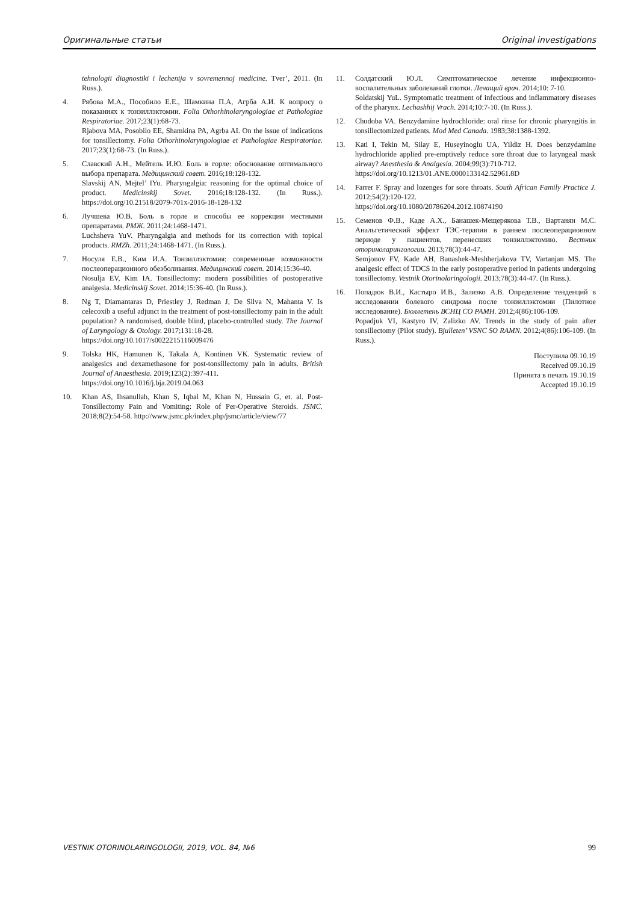Оригинальные статьи Original investigations
tehnologii diagnostiki i lechenija v sovremennoj medicine. Tver’, 2011. (In Russ.).
4. Рябова М.А., Пособило Е.Е., Шамкина П.А, Агрба А.И. К вопросу о показаниях к тонзиллэктомии. Folia Othorhinolaryngologiae et Pathologiae Respiratoriae. 2017;23(1):68-73.
Rjabova MA, Posobilo EE, Shamkina PA, Agrba AI. On the issue of indications for tonsillectomy. Folia Othorhinolaryngologiae et Pathologiae Respiratoriae. 2017;23(1):68-73. (In Russ.).
5. Славский А.Н., Мейтель И.Ю. Боль в горле: обоснование оптимального выбора препарата. Медицинский совет. 2016;18:128-132.
Slavskij AN, Mejtel’ IYu. Pharyngalgia: reasoning for the optimal choice of product. Medicinskij Sovet. 2016;18:128-132. (In Russ.). https://doi.org/10.21518/2079-701x-2016-18-128-132
6. Лучшева Ю.В. Боль в горле и способы ее коррекции местными препаратами. РМЖ. 2011;24:1468-1471.
Luchsheva YuV. Pharyngalgia and methods for its correction with topical products. RMZh. 2011;24:1468-1471. (In Russ.).
7. Носуля Е.В., Ким И.А. Тонзиллэктомия: современные возможности послеоперационного обезболивания. Медицинский совет. 2014;15:36-40.
Nosulja EV, Kim IA. Tonsillectomy: modern possibilities of postoperative analgesia. Medicinskij Sovet. 2014;15:36-40. (In Russ.).
8. Ng T, Diamantaras D, Priestley J, Redman J, De Silva N, Mahanta V. Is celecoxib a useful adjunct in the treatment of post-tonsillectomy pain in the adult population? A randomised, double blind, placebo-controlled study. The Journal of Laryngology & Otology. 2017;131:18-28.
https://doi.org/10.1017/s0022215116009476
9. Tolska HK, Hamunen K, Takala A, Kontinen VK. Systematic review of analgesics and dexamethasone for post-tonsillectomy pain in adults. British Journal of Anaesthesia. 2019;123(2):397-411.
https://doi.org/10.1016/j.bja.2019.04.063
10. Khan AS, Ihsanullah, Khan S, Iqbal M, Khan N, Hussain G, et. al. Post-Tonsillectomy Pain and Vomiting: Role of Per-Operative Steroids. JSMC. 2018;8(2):54-58. http://www.jsmc.pk/index.php/jsmc/article/view/77
11. Солдатский Ю.Л. Симптоматическое лечение инфекционно-воспалительных заболеваний глотки. Лечащий врач. 2014;10: 7-10.
Soldatskij YuL. Symptomatic treatment of infectious and inflammatory diseases of the pharynx. Lechashhij Vrach. 2014;10:7-10. (In Russ.).
12. Chudoba VA. Benzydamine hydrochloride: oral rinse for chronic pharyngitis in tonsillectomized patients. Mod Med Canada. 1983;38:1388-1392.
13. Kati I, Tekin M, Silay E, Huseyinoglu UA, Yildiz H. Does benzydamine hydrochloride applied pre-emptively reduce sore throat due to laryngeal mask airway? Anesthesia & Analgesia. 2004;99(3):710-712.
https://doi.org/10.1213/01.ANE.0000133142.52961.8D
14. Farrer F. Spray and lozenges for sore throats. South African Family Practice J. 2012;54(2):120-122.
https://doi.org/10.1080/20786204.2012.10874190
15. Семенов Ф.В., Каде А.Х., Банашек-Мещерякова Т.В., Вартанян М.С. Анальгетический эффект ТЭС-терапии в раннем послеоперационном периоде у пациентов, перенесших тонзиллэктомию. Вестник оториноларингологии. 2013;78(3):44-47.
Semjonov FV, Kade AH, Banashek-Meshherjakova TV, Vartanjan MS. The analgesic effect of TDCS in the early postoperative period in patients undergoing tonsillectomy. Vestnik Otorinolaringologii. 2013;78(3):44-47. (In Russ.).
16. Попадюк В.И., Кастыро И.В., Зализко А.В. Определение тенденций в исследовании болевого синдрома после тонзиллэктомии (Пилотное исследование). Бюллетень ВСНЦ СО РАМН. 2012;4(86):106-109.
Popadjuk VI, Kastyro IV, Zalizko AV. Trends in the study of pain after tonsillectomy (Pilot study). Bjulleten’ VSNC SO RAMN. 2012;4(86):106-109. (In Russ.).
Поступила 09.10.19
Received 09.10.19
Принята в печать 19.10.19
Accepted 19.10.19
VESTNIK OTORINOLARINGOLOGII, 2019, VOL. 84, №6 99